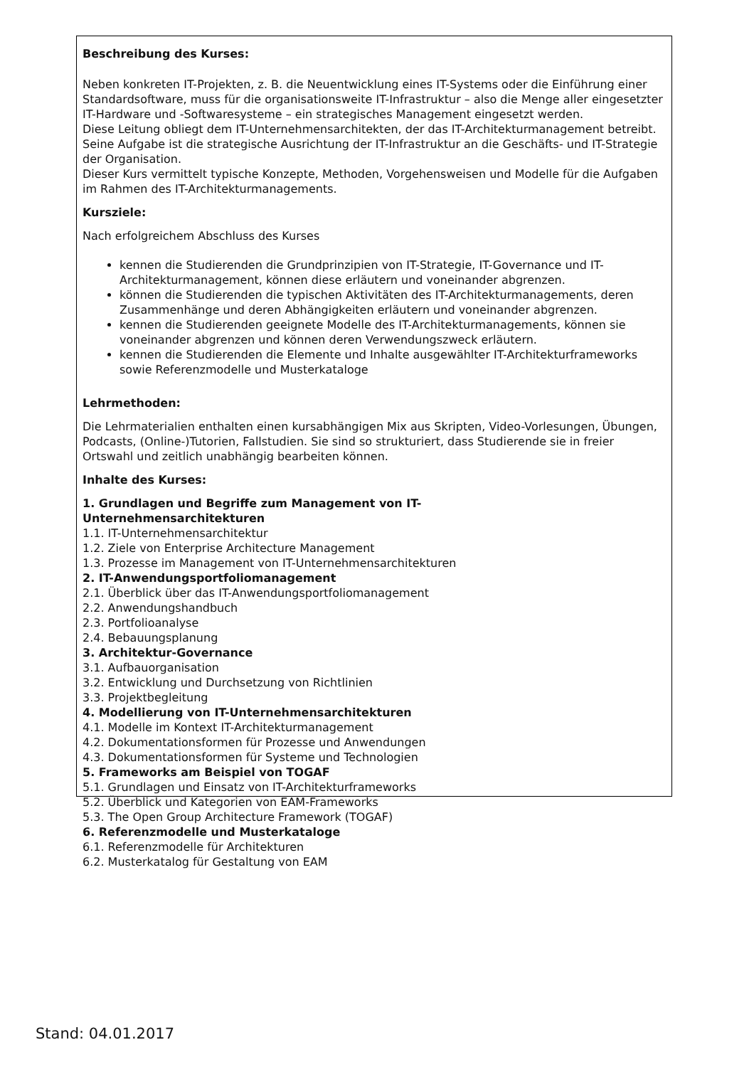Beschreibung des Kurses:
Neben konkreten IT-Projekten, z. B. die Neuentwicklung eines IT-Systems oder die Einführung einer Standardsoftware, muss für die organisationsweite IT-Infrastruktur – also die Menge aller eingesetzter IT-Hardware und -Softwaresysteme – ein strategisches Management eingesetzt werden.
Diese Leitung obliegt dem IT-Unternehmensarchitekten, der das IT-Architekturmanagement betreibt. Seine Aufgabe ist die strategische Ausrichtung der IT-Infrastruktur an die Geschäfts- und IT-Strategie der Organisation.
Dieser Kurs vermittelt typische Konzepte, Methoden, Vorgehensweisen und Modelle für die Aufgaben im Rahmen des IT-Architekturmanagements.
Kursziele:
Nach erfolgreichem Abschluss des Kurses
kennen die Studierenden die Grundprinzipien von IT-Strategie, IT-Governance und IT-Architekturmanagement, können diese erläutern und voneinander abgrenzen.
können die Studierenden die typischen Aktivitäten des IT-Architekturmanagements, deren Zusammenhänge und deren Abhängigkeiten erläutern und voneinander abgrenzen.
kennen die Studierenden geeignete Modelle des IT-Architekturmanagements, können sie voneinander abgrenzen und können deren Verwendungszweck erläutern.
kennen die Studierenden die Elemente und Inhalte ausgewählter IT-Architekturframeworks sowie Referenzmodelle und Musterkataloge
Lehrmethoden:
Die Lehrmaterialien enthalten einen kursabhängigen Mix aus Skripten, Video-Vorlesungen, Übungen, Podcasts, (Online-)Tutorien, Fallstudien. Sie sind so strukturiert, dass Studierende sie in freier Ortswahl und zeitlich unabhängig bearbeiten können.
Inhalte des Kurses:
1. Grundlagen und Begriffe zum Management von IT-
Unternehmensarchitekturen
1.1. IT-Unternehmensarchitektur
1.2. Ziele von Enterprise Architecture Management
1.3. Prozesse im Management von IT-Unternehmensarchitekturen
2. IT-Anwendungsportfoliomanagement
2.1. Überblick über das IT-Anwendungsportfoliomanagement
2.2. Anwendungshandbuch
2.3. Portfolioanalyse
2.4. Bebauungsplanung
3. Architektur-Governance
3.1. Aufbauorganisation
3.2. Entwicklung und Durchsetzung von Richtlinien
3.3. Projektbegleitung
4. Modellierung von IT-Unternehmensarchitekturen
4.1. Modelle im Kontext IT-Architekturmanagement
4.2. Dokumentationsformen für Prozesse und Anwendungen
4.3. Dokumentationsformen für Systeme und Technologien
5. Frameworks am Beispiel von TOGAF
5.1. Grundlagen und Einsatz von IT-Architekturframeworks
5.2. Überblick und Kategorien von EAM-Frameworks
5.3. The Open Group Architecture Framework (TOGAF)
6. Referenzmodelle und Musterkataloge
6.1. Referenzmodelle für Architekturen
6.2. Musterkatalog für Gestaltung von EAM
Stand: 04.01.2017